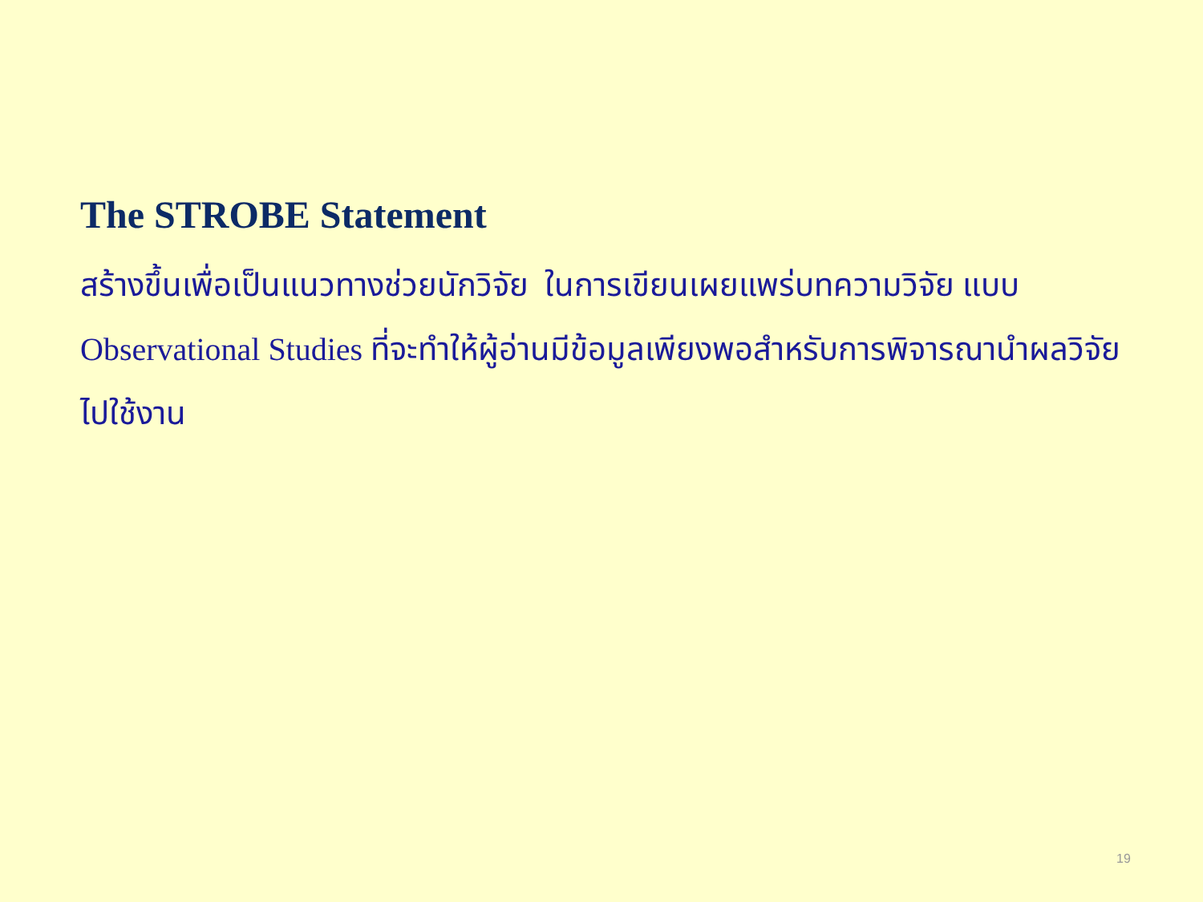The STROBE Statement
สร้างขึ้นเพื่อเป็นแนวทางช่วยนักวิจัย ในการเขียนเผยแพร่บทความวิจัย แบบ Observational Studies ที่จะทำให้ผู้อ่านมีข้อมูลเพียงพอสำหรับการพิจารณานำผลวิจัยไปใช้งาน
19